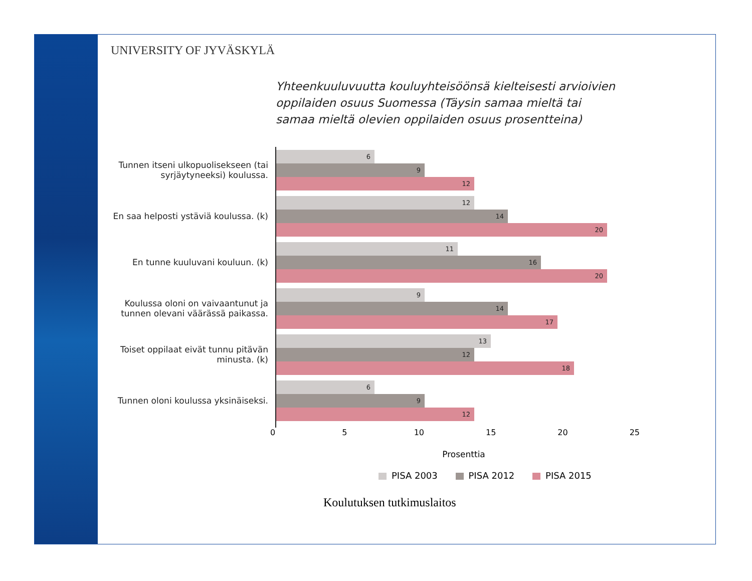UNIVERSITY OF JYVÄSKYLÄ
Yhteenkuuluvuutta kouluyhteisöönsä kielteisesti arvioivien oppilaiden osuus Suomessa (Täysin samaa mieltä tai samaa mieltä olevien oppilaiden osuus prosentteina)
Tunnen itseni ulkopuolisekseen (tai syrjäytyneeksi) koulussa.
6
9
12
En saa helposti ystäviä koulussa. (k)
12
14
20
En tunne kuuluvani kouluun. (k)
11
16
20
Koulussa oloni on vaivaantunut ja tunnen olevani väärässä paikassa.
9
14
17
Toiset oppilaat eivät tunnu pitävän minusta. (k)
13
12
18
Tunnen oloni koulussa yksinäiseksi.
6
9
12
0 5 10 15 20 25
Prosenttia
PISA 2003 PISA 2012 PISA 2015
Koulutuksen tutkimuslaitos